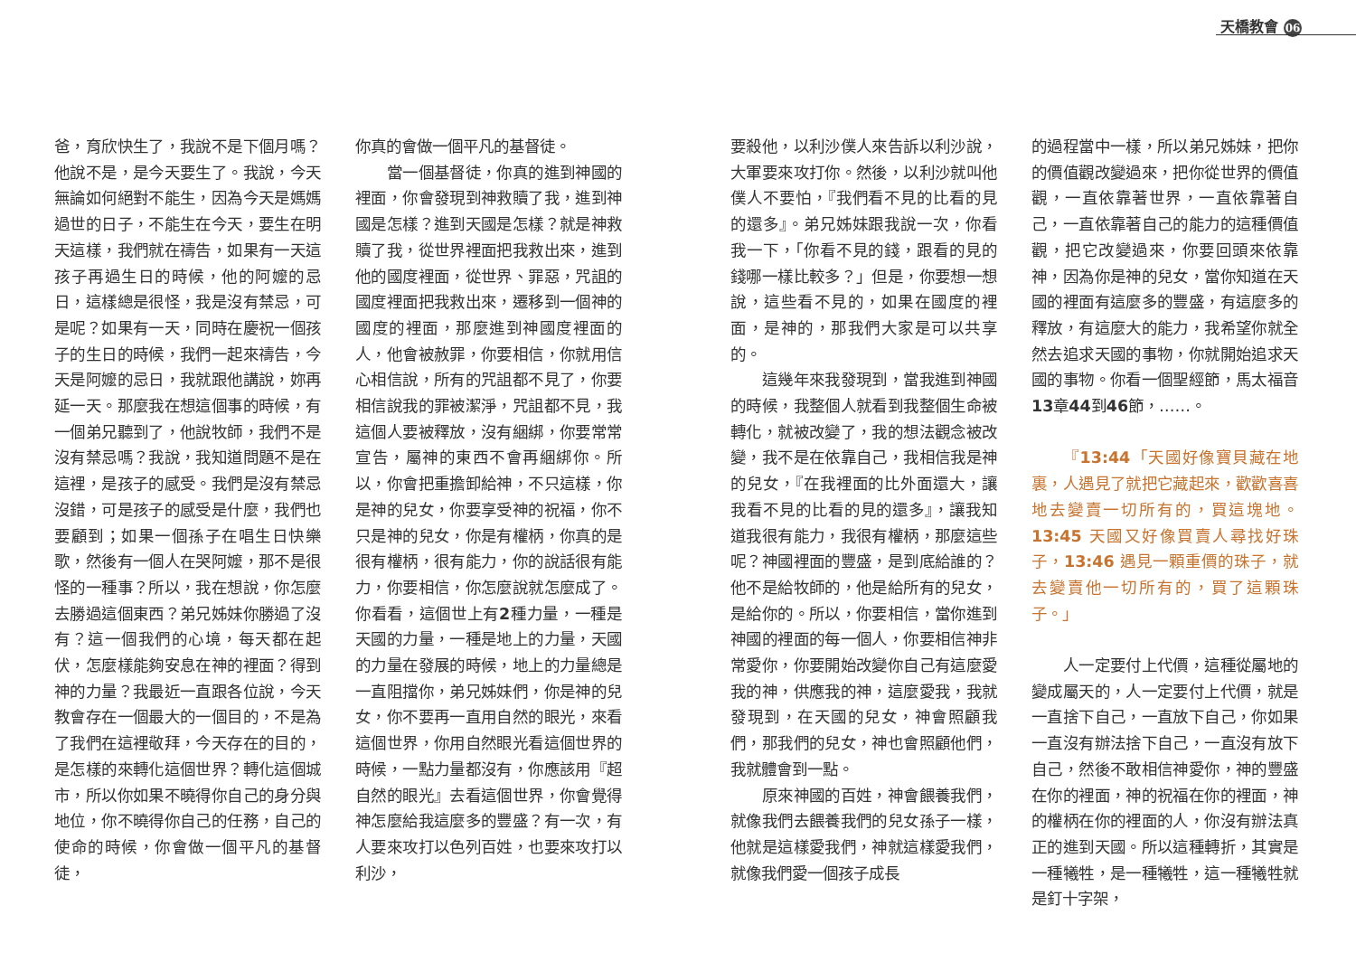天橋教會 06
爸，育欣快生了，我說不是下個月嗎？他說不是，是今天要生了。我說，今天無論如何絕對不能生，因為今天是媽媽過世的日子，不能生在今天，要生在明天這樣，我們就在禱告，如果有一天這孩子再過生日的時候，他的阿嬤的忌日，這樣總是很怪，我是沒有禁忌，可是呢？如果有一天，同時在慶祝一個孩子的生日的時候，我們一起來禱告，今天是阿嬤的忌日，我就跟他講說，妳再延一天。那麼我在想這個事的時候，有一個弟兄聽到了，他說牧師，我們不是沒有禁忌嗎？我說，我知道問題不是在這裡，是孩子的感受。我們是沒有禁忌沒錯，可是孩子的感受是什麼，我們也要顧到；如果一個孫子在唱生日快樂歌，然後有一個人在哭阿嬤，那不是很怪的一種事？所以，我在想說，你怎麼去勝過這個東西？弟兄姊妹你勝過了沒有？這一個我們的心境，每天都在起伏，怎麼樣能夠安息在神的裡面？得到神的力量？我最近一直跟各位說，今天教會存在一個最大的一個目的，不是為了我們在這裡敬拜，今天存在的目的，是怎樣的來轉化這個世界？轉化這個城市，所以你如果不曉得你自己的身分與地位，你不曉得你自己的任務，自己的使命的時候，你會做一個平凡的基督徒，
你真的會做一個平凡的基督徒。
當一個基督徒，你真的進到神國的裡面，你會發現到神救贖了我，進到神國是怎樣？進到天國是怎樣？就是神救贖了我，從世界裡面把我救出來，進到他的國度裡面，從世界、罪惡，咒詛的國度裡面把我救出來，遷移到一個神的國度的裡面，那麼進到神國度裡面的人，他會被赦罪，你要相信，你就用信心相信說，所有的咒詛都不見了，你要相信說我的罪被潔淨，咒詛都不見，我這個人要被釋放，沒有綑綁，你要常常宣告，屬神的東西不會再綑綁你。所以，你會把重擔卸給神，不只這樣，你是神的兒女，你要享受神的祝福，你不只是神的兒女，你是有權柄，你真的是很有權柄，很有能力，你的說話很有能力，你要相信，你怎麼說就怎麼成了。你看看，這個世上有2種力量，一種是天國的力量，一種是地上的力量，天國的力量在發展的時候，地上的力量總是一直阻擋你，弟兄姊妹們，你是神的兒女，你不要再一直用自然的眼光，來看這個世界，你用自然眼光看這個世界的時候，一點力量都沒有，你應該用『超自然的眼光』去看這個世界，你會覺得神怎麼給我這麼多的豐盛？有一次，有人要來攻打以色列百姓，也要來攻打以利沙，
要殺他，以利沙僕人來告訴以利沙說，大軍要來攻打你。然後，以利沙就叫他僕人不要怕，『我們看不見的比看的見的還多』。弟兄姊妹跟我說一次，你看我一下，「你看不見的錢，跟看的見的錢哪一樣比較多？」但是，你要想一想說，這些看不見的，如果在國度的裡面，是神的，那我們大家是可以共享的。
這幾年來我發現到，當我進到神國的時候，我整個人就看到我整個生命被轉化，就被改變了，我的想法觀念被改變，我不是在依靠自己，我相信我是神的兒女，『在我裡面的比外面還大，讓我看不見的比看的見的還多』，讓我知道我很有能力，我很有權柄，那麼這些呢？神國裡面的豐盛，是到底給誰的？他不是給牧師的，他是給所有的兒女，是給你的。所以，你要相信，當你進到神國的裡面的每一個人，你要相信神非常愛你，你要開始改變你自己有這麼愛我的神，供應我的神，這麼愛我，我就發現到，在天國的兒女，神會照顧我們，那我們的兒女，神也會照顧他們，我就體會到一點。
原來神國的百姓，神會餵養我們，就像我們去餵養我們的兒女孫子一樣，他就是這樣愛我們，神就這樣愛我們，就像我們愛一個孩子成長
的過程當中一樣，所以弟兄姊妹，把你的價值觀改變過來，把你從世界的價值觀，一直依靠著世界，一直依靠著自己，一直依靠著自己的能力的這種價值觀，把它改變過來，你要回頭來依靠神，因為你是神的兒女，當你知道在天國的裡面有這麼多的豐盛，有這麼多的釋放，有這麼大的能力，我希望你就全然去追求天國的事物，你就開始追求天國的事物。你看一個聖經節，馬太福音13章44到46節，……。
『13:44「天國好像寶貝藏在地裏，人遇見了就把它藏起來，歡歡喜喜地去變賣一切所有的，買這塊地。13:45 天國又好像買賣人尋找好珠子，13:46 遇見一顆重價的珠子，就去變賣他一切所有的，買了這顆珠子。」
人一定要付上代價，這種從屬地的變成屬天的，人一定要付上代價，就是一直捨下自己，一直放下自己，你如果一直沒有辦法捨下自己，一直沒有放下自己，然後不敢相信神愛你，神的豐盛在你的裡面，神的祝福在你的裡面，神的權柄在你的裡面的人，你沒有辦法真正的進到天國。所以這種轉折，其實是一種犧牲，是一種犧牲，這一種犧牲就是釘十字架，